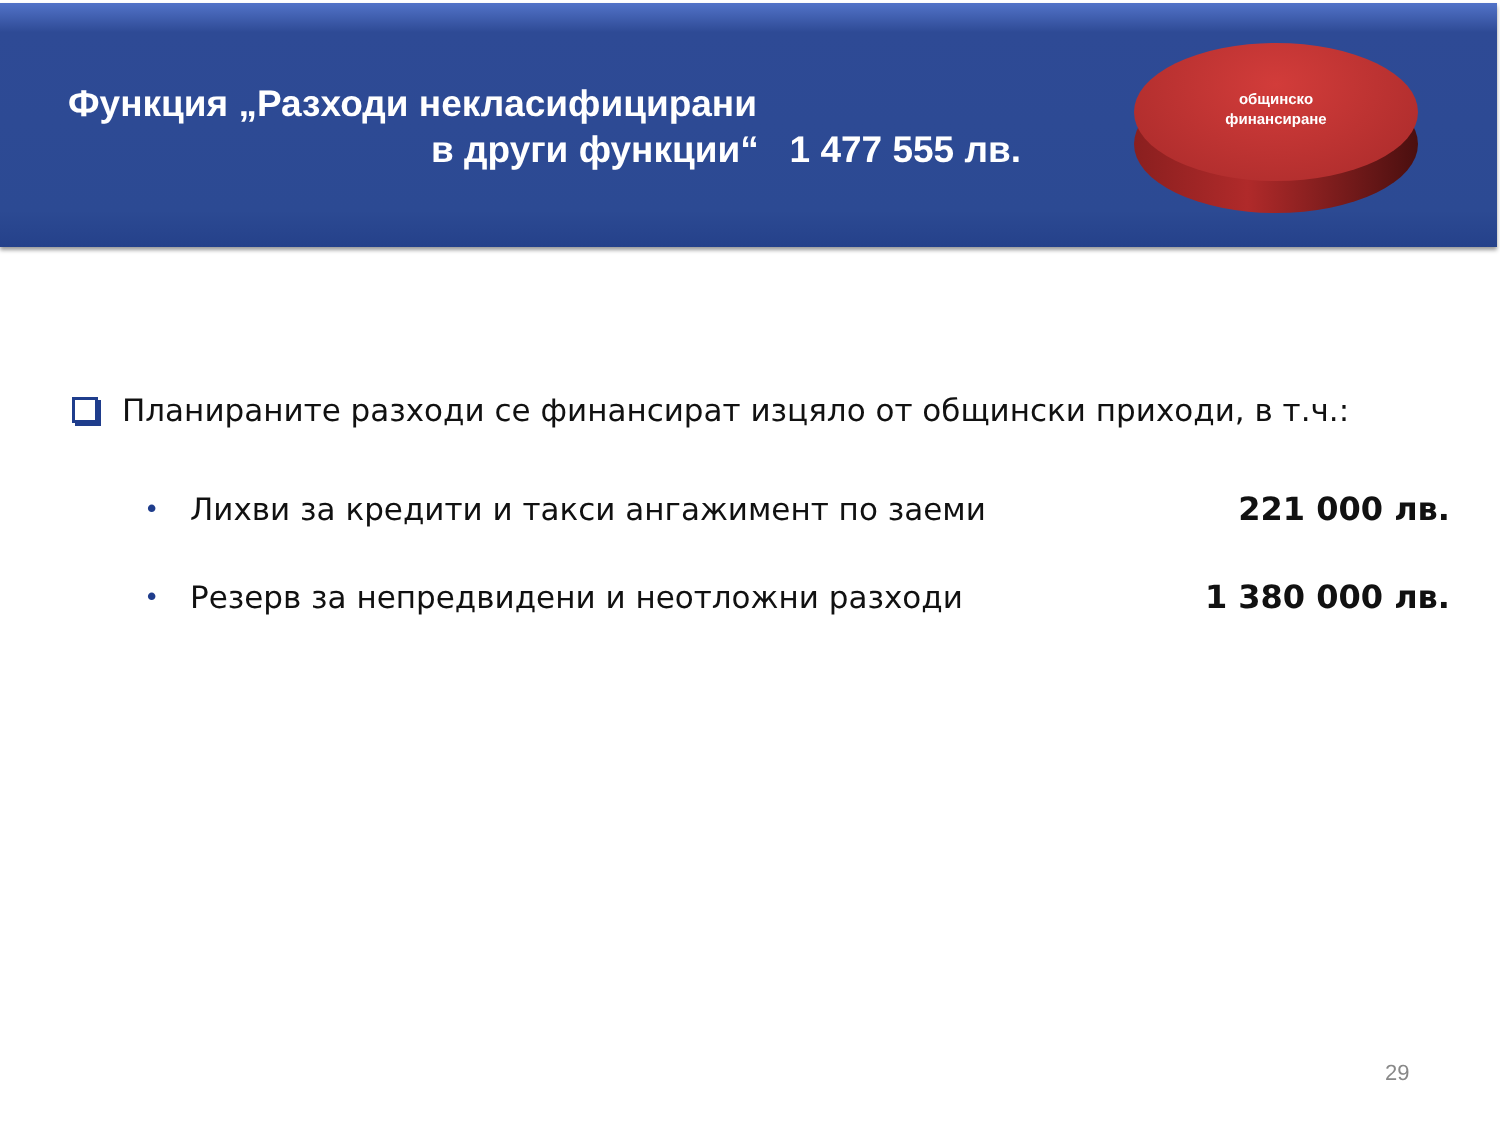Функция „Разходи некласифицирани
в други функции“ 1 477 555 лв.
общинско
финансиране
Планираните разходи се финансират изцяло от общински приходи, в т.ч.:
• Лихви за кредити и такси ангажимент по заеми 221 000 лв.
• Резерв за непредвидени и неотложни разходи 1 380 000 лв.
29